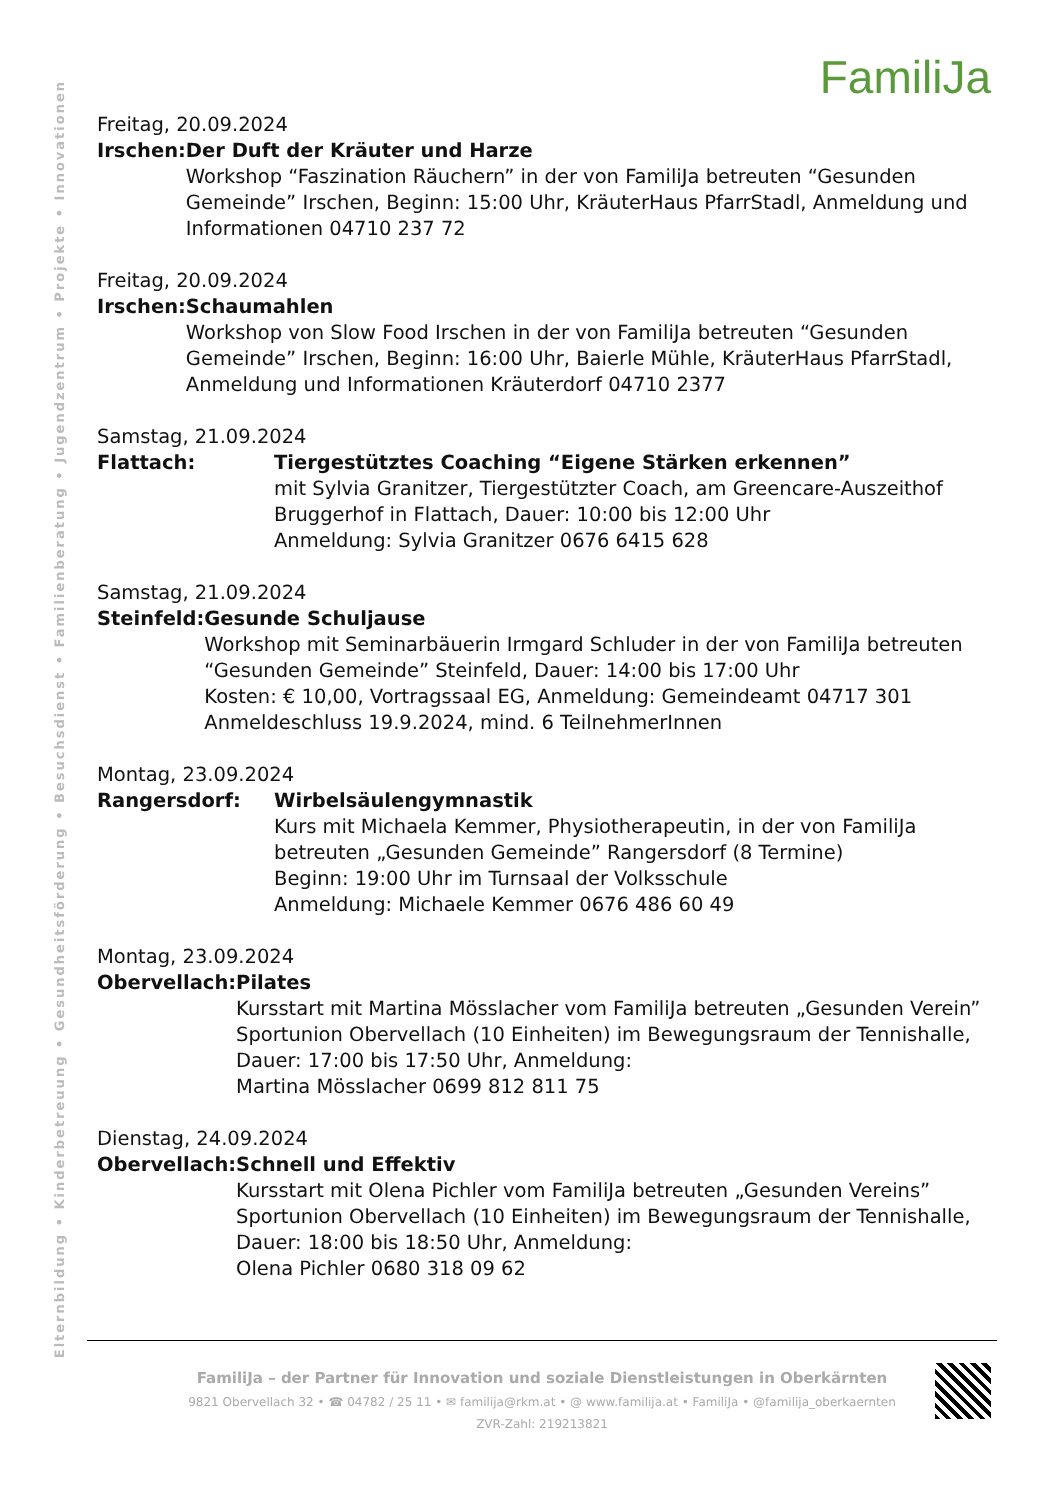Elternbildung • Kinderbetreuung • Gesundheitsförderung • Besuchsdienst • Familienberatung • Jugendzentrum • Projekte • Innovationen
FamiliJa
Freitag, 20.09.2024
Irschen: Der Duft der Kräuter und Harze
Workshop “Faszination Räuchern” in der von FamiliJa betreuten “Gesunden Gemeinde” Irschen, Beginn: 15:00 Uhr, KräuterHaus PfarrStadl, Anmeldung und Informationen 04710 237 72
Freitag, 20.09.2024
Irschen: Schaumahlen
Workshop von Slow Food Irschen in der von FamiliJa betreuten “Gesunden Gemeinde” Irschen, Beginn: 16:00 Uhr, Baierle Mühle, KräuterHaus PfarrStadl, Anmeldung und Informationen Kräuterdorf 04710 2377
Samstag, 21.09.2024
Flattach: Tiergestütztes Coaching “Eigene Stärken erkennen”
mit Sylvia Granitzer, Tiergestützter Coach, am Greencare-Auszeithof
Bruggerhof in Flattach, Dauer: 10:00 bis 12:00 Uhr
Anmeldung: Sylvia Granitzer 0676 6415 628
Samstag, 21.09.2024
Steinfeld: Gesunde Schuljause
Workshop mit Seminarbäuerin Irmgard Schluder in der von FamiliJa betreuten “Gesunden Gemeinde” Steinfeld, Dauer: 14:00 bis 17:00 Uhr
Kosten: € 10,00, Vortragssaal EG, Anmeldung: Gemeindeamt 04717 301
Anmeldeschluss 19.9.2024, mind. 6 TeilnehmerInnen
Montag, 23.09.2024
Rangersdorf: Wirbelsäulengymnastik
Kurs mit Michaela Kemmer, Physiotherapeutin, in der von FamiliJa
betreuten „Gesunden Gemeinde” Rangersdorf (8 Termine)
Beginn: 19:00 Uhr im Turnsaal der Volksschule
Anmeldung: Michaele Kemmer 0676 486 60 49
Montag, 23.09.2024
Obervellach: Pilates
Kursstart mit Martina Mösslacher vom FamiliJa betreuten „Gesunden Verein” Sportunion Obervellach (10 Einheiten) im Bewegungsraum der Tennishalle, Dauer: 17:00 bis 17:50 Uhr, Anmeldung:
Martina Mösslacher 0699 812 811 75
Dienstag, 24.09.2024
Obervellach: Schnell und Effektiv
Kursstart mit Olena Pichler vom FamiliJa betreuten „Gesunden Vereins” Sportunion Obervellach (10 Einheiten) im Bewegungsraum der Tennishalle, Dauer: 18:00 bis 18:50 Uhr, Anmeldung:
Olena Pichler 0680 318 09 62
FamiliJa – der Partner für Innovation und soziale Dienstleistungen in Oberkärnten
9821 Obervellach 32 • ☎ 04782 / 25 11 • ✉ familija@rkm.at • @ www.familija.at • FamiliJa • @familija_oberkaernten
ZVR-Zahl: 219213821